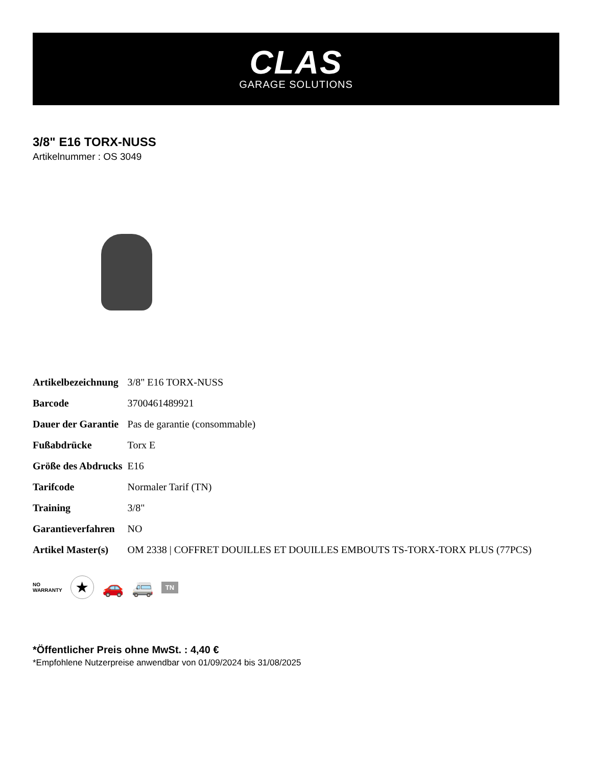CLAS
GARAGE SOLUTIONS
3/8" E16 TORX-NUSS
Artikelnummer : OS 3049
| Artikelbezeichnung | 3/8" E16 TORX-NUSS |
| Barcode | 3700461489921 |
| Dauer der Garantie | Pas de garantie (consommable) |
| Fußabdrücke | Torx E |
| Größe des Abdrucks | E16 |
| Tarifcode | Normaler Tarif (TN) |
| Training | 3/8" |
| Garantieverfahren | NO |
| Artikel Master(s) | OM 2338 / COFFRET DOUILLES ET DOUILLES EMBOUTS TS-TORX-TORX PLUS (77PCS) |
NO
WARRANTY
★
🚗 🚐
TN
*Öffentlicher Preis ohne MwSt. : 4,40 €
*Empfohlene Nutzerpreise anwendbar von 01/09/2024 bis 31/08/2025